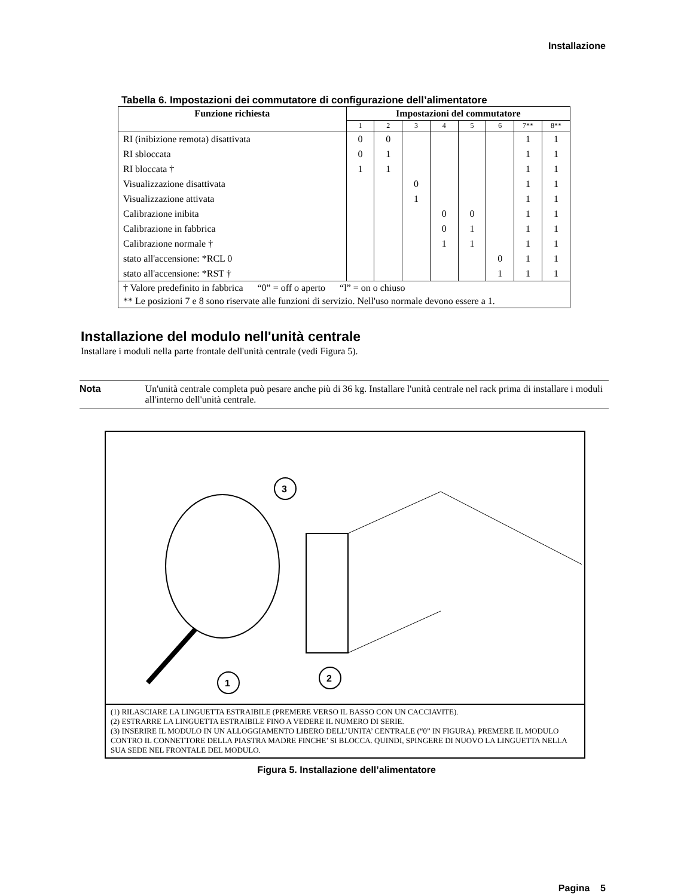Installazione
Tabella 6. Impostazioni dei commutatore di configurazione dell’alimentatore
| Funzione richiesta | Impostazioni del commutatore | | | | | | | |
| --- | --- | --- | --- | --- | --- | --- | --- | --- |
| | 1 | 2 | 3 | 4 | 5 | 6 | 7** | 8** |
| RI (inibizione remota) disattivata | 0 | 0 | | | | | 1 | 1 |
| RI sbloccata | 0 | 1 | | | | | 1 | 1 |
| RI bloccata † | 1 | 1 | | | | | 1 | 1 |
| Visualizzazione disattivata | | | 0 | | | | 1 | 1 |
| Visualizzazione attivata | | | 1 | | | | 1 | 1 |
| Calibrazione inibita | | | | 0 | 0 | | 1 | 1 |
| Calibrazione in fabbrica | | | | 0 | 1 | | 1 | 1 |
| Calibrazione normale † | | | | 1 | 1 | | 1 | 1 |
| stato all'accensione: *RCL 0 | | | | | | 0 | 1 | 1 |
| stato all'accensione: *RST † | | | | | | 1 | 1 | 1 |
| † Valore predefinito in fabbrica “0” = off o aperto “l” = on o chiuso | | | | | | | | |
| ** Le posizioni 7 e 8 sono riservate alle funzioni di servizio. Nell'uso normale devono essere a 1. | | | | | | | | |
Installazione del modulo nell'unità centrale
Installare i moduli nella parte frontale dell'unità centrale (vedi Figura 5).
Nota Un'unità centrale completa può pesare anche più di 36 kg. Installare l'unità centrale nel rack prima di installare i moduli all'interno dell'unità centrale.
3
1
2
(1) RILASCIARE LA LINGUETTA ESTRAIBILE (PREMERE VERSO IL BASSO CON UN CACCIAVITE).
(2) ESTRARRE LA LINGUETTA ESTRAIBILE FINO A VEDERE IL NUMERO DI SERIE.
(3) INSERIRE IL MODULO IN UN ALLOGGIAMENTO LIBERO DELL’UNITA’ CENTRALE (“0” IN FIGURA). PREMERE IL MODULO CONTRO IL CONNETTORE DELLA PIASTRA MADRE FINCHE’ SI BLOCCA. QUINDI, SPINGERE DI NUOVO LA LINGUETTA NELLA SUA SEDE NEL FRONTALE DEL MODULO.
Figura 5. Installazione dell’alimentatore
Pagina 5